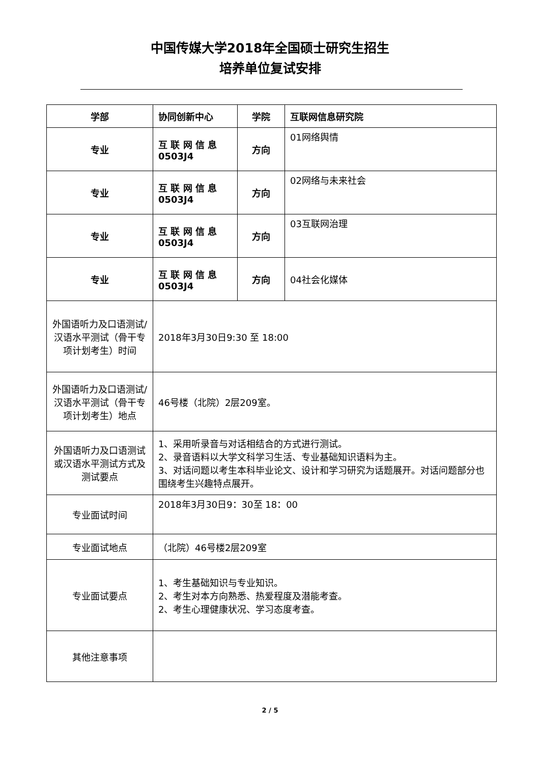中国传媒大学2018年全国硕士研究生招生
培养单位复试安排
| 学部 | 协同创新中心 | 学院 | 互联网信息研究院 |
| 专业 | 互 联 网 信 息 0503J4 | 方向 | 01网络舆情 |
| 专业 | 互 联 网 信 息 0503J4 | 方向 | 02网络与未来社会 |
| 专业 | 互 联 网 信 息 0503J4 | 方向 | 03互联网治理 |
| 专业 | 互 联 网 信 息 0503J4 | 方向 | 04社会化媒体 |
| 外国语听力及口语测试/汉语水平测试（骨干专项计划考生）时间 | 2018年3月30日9:30 至 18:00 | | |
| 外国语听力及口语测试/汉语水平测试（骨干专项计划考生）地点 | 46号楼（北院）2层209室。 | | |
| 外国语听力及口语测试或汉语水平测试方式及测试要点 | 1、采用听录音与对话相结合的方式进行测试。 2、录音语料以大学文科学习生活、专业基础知识语料为主。 3、对话问题以考生本科毕业论文、设计和学习研究为话题展开。对话问题部分也围绕考生兴趣特点展开。 | | |
| 专业面试时间 | 2018年3月30日9：30至 18：00 | | |
| 专业面试地点 | （北院）46号楼2层209室 | | |
| 专业面试要点 | 1、考生基础知识与专业知识。 2、考生对本方向熟悉、热爱程度及潜能考查。 2、考生心理健康状况、学习态度考查。 | | |
| 其他注意事项 | | | |
2 / 5